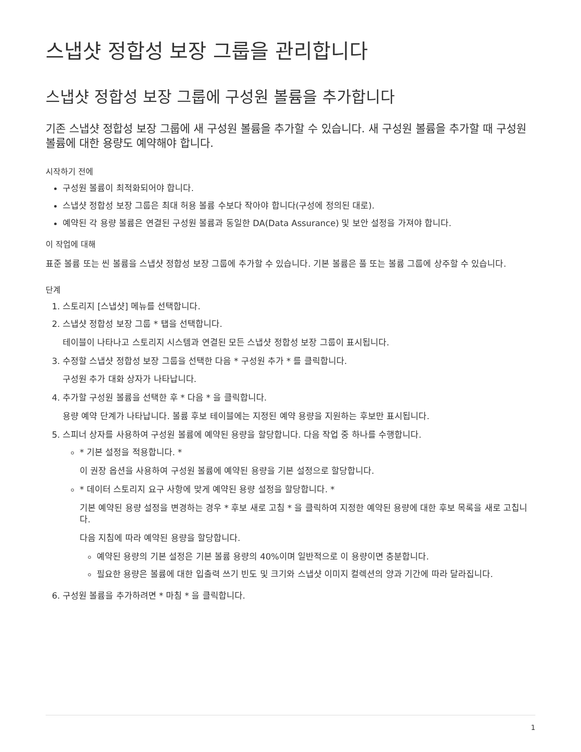스냅샷 정합성 보장 그룹을 관리합니다
스냅샷 정합성 보장 그룹에 구성원 볼륨을 추가합니다
기존 스냅샷 정합성 보장 그룹에 새 구성원 볼륨을 추가할 수 있습니다. 새 구성원 볼륨을 추가할 때 구성원 볼륨에 대한 용량도 예약해야 합니다.
시작하기 전에
구성원 볼륨이 최적화되어야 합니다.
스냅샷 정합성 보장 그룹은 최대 허용 볼륨 수보다 작아야 합니다(구성에 정의된 대로).
예약된 각 용량 볼륨은 연결된 구성원 볼륨과 동일한 DA(Data Assurance) 및 보안 설정을 가져야 합니다.
이 작업에 대해
표준 볼륨 또는 씬 볼륨을 스냅샷 정합성 보장 그룹에 추가할 수 있습니다. 기본 볼륨은 풀 또는 볼륨 그룹에 상주할 수 있습니다.
단계
1. 스토리지 [스냅샷] 메뉴를 선택합니다.
2. 스냅샷 정합성 보장 그룹 * 탭을 선택합니다.
테이블이 나타나고 스토리지 시스템과 연결된 모든 스냅샷 정합성 보장 그룹이 표시됩니다.
3. 수정할 스냅샷 정합성 보장 그룹을 선택한 다음 * 구성원 추가 * 를 클릭합니다.
구성원 추가 대화 상자가 나타납니다.
4. 추가할 구성원 볼륨을 선택한 후 * 다음 * 을 클릭합니다.
용량 예약 단계가 나타납니다. 볼륨 후보 테이블에는 지정된 예약 용량을 지원하는 후보만 표시됩니다.
5. 스피너 상자를 사용하여 구성원 볼륨에 예약된 용량을 할당합니다. 다음 작업 중 하나를 수행합니다.
* 기본 설정을 적용합니다. *
이 권장 옵션을 사용하여 구성원 볼륨에 예약된 용량을 기본 설정으로 할당합니다.
* 데이터 스토리지 요구 사항에 맞게 예약된 용량 설정을 할당합니다. *
기본 예약된 용량 설정을 변경하는 경우 * 후보 새로 고침 * 을 클릭하여 지정한 예약된 용량에 대한 후보 목록을 새로 고칩니다.
다음 지침에 따라 예약된 용량을 할당합니다.
예약된 용량의 기본 설정은 기본 볼륨 용량의 40%이며 일반적으로 이 용량이면 충분합니다.
필요한 용량은 볼륨에 대한 입출력 쓰기 빈도 및 크기와 스냅샷 이미지 컬렉션의 양과 기간에 따라 달라집니다.
6. 구성원 볼륨을 추가하려면 * 마침 * 을 클릭합니다.
1